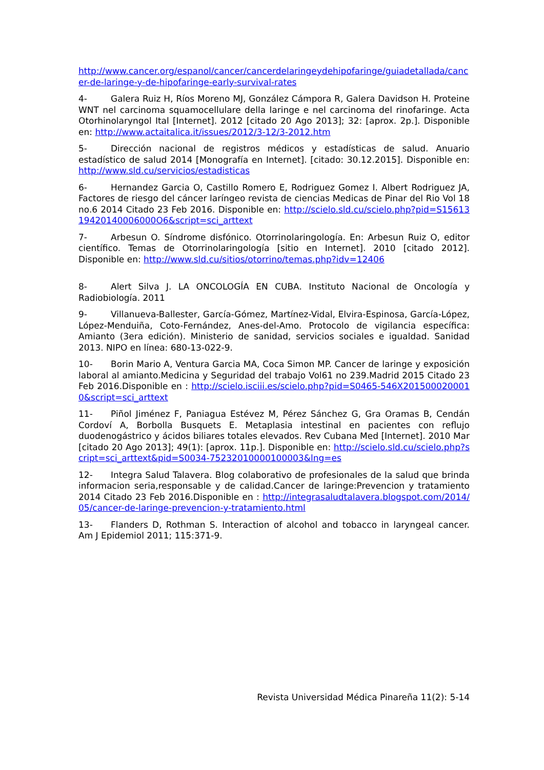http://www.cancer.org/espanol/cancer/cancerdelaringeydehipofaringe/guiadetallada/cancer-de-laringe-y-de-hipofaringe-early-survival-rates
4- Galera Ruiz H, Ríos Moreno MJ, González Cámpora R, Galera Davidson H. Proteine WNT nel carcinoma squamocellulare della laringe e nel carcinoma del rinofaringe. Acta Otorhinolaryngol Ital [Internet]. 2012 [citado 20 Ago 2013]; 32: [aprox. 2p.]. Disponible en: http://www.actaitalica.it/issues/2012/3-12/3-2012.htm
5- Dirección nacional de registros médicos y estadísticas de salud. Anuario estadístico de salud 2014 [Monografía en Internet]. [citado: 30.12.2015]. Disponible en: http://www.sld.cu/servicios/estadisticas
6- Hernandez Garcia O, Castillo Romero E, Rodriguez Gomez I. Albert Rodriguez JA, Factores de riesgo del cáncer laríngeo revista de ciencias Medicas de Pinar del Rio Vol 18 no.6 2014 Citado 23 Feb 2016. Disponible en: http://scielo.sld.cu/scielo.php?pid=S1561319420140006000O6&script=sci_arttext
7- Arbesun O. Síndrome disfónico. Otorrinolaringología. En: Arbesun Ruiz O, editor científico. Temas de Otorrinolaringología [sitio en Internet]. 2010 [citado 2012]. Disponible en: http://www.sld.cu/sitios/otorrino/temas.php?idv=12406
8- Alert Silva J. LA ONCOLOGÍA EN CUBA. Instituto Nacional de Oncología y Radiobiología. 2011
9- Villanueva-Ballester, García-Gómez, Martínez-Vidal, Elvira-Espinosa, García-López, López-Menduiña, Coto-Fernández, Anes-del-Amo. Protocolo de vigilancia específica: Amianto (3era edición). Ministerio de sanidad, servicios sociales e igualdad. Sanidad 2013. NIPO en línea: 680-13-022-9.
10- Borin Mario A, Ventura Garcia MA, Coca Simon MP. Cancer de laringe y exposición laboral al amianto.Medicina y Seguridad del trabajo Vol61 no 239.Madrid 2015 Citado 23 Feb 2016.Disponible en : http://scielo.isciii.es/scielo.php?pid=S0465-546X2015000200010&script=sci_arttext
11- Piñol Jiménez F, Paniagua Estévez M, Pérez Sánchez G, Gra Oramas B, Cendán Cordoví A, Borbolla Busquets E. Metaplasia intestinal en pacientes con reflujo duodenogástrico y ácidos biliares totales elevados. Rev Cubana Med [Internet]. 2010 Mar [citado 20 Ago 2013]; 49(1): [aprox. 11p.]. Disponible en: http://scielo.sld.cu/scielo.php?script=sci_arttext&pid=S0034-75232010000100003&lng=es
12- Integra Salud Talavera. Blog colaborativo de profesionales de la salud que brinda informacion seria,responsable y de calidad.Cancer de laringe:Prevencion y tratamiento 2014 Citado 23 Feb 2016.Disponible en : http://integrasaludtalavera.blogspot.com/2014/05/cancer-de-laringe-prevencion-y-tratamiento.html
13- Flanders D, Rothman S. Interaction of alcohol and tobacco in laryngeal cancer. Am J Epidemiol 2011; 115:371-9.
Revista Universidad Médica Pinareña 11(2): 5-14